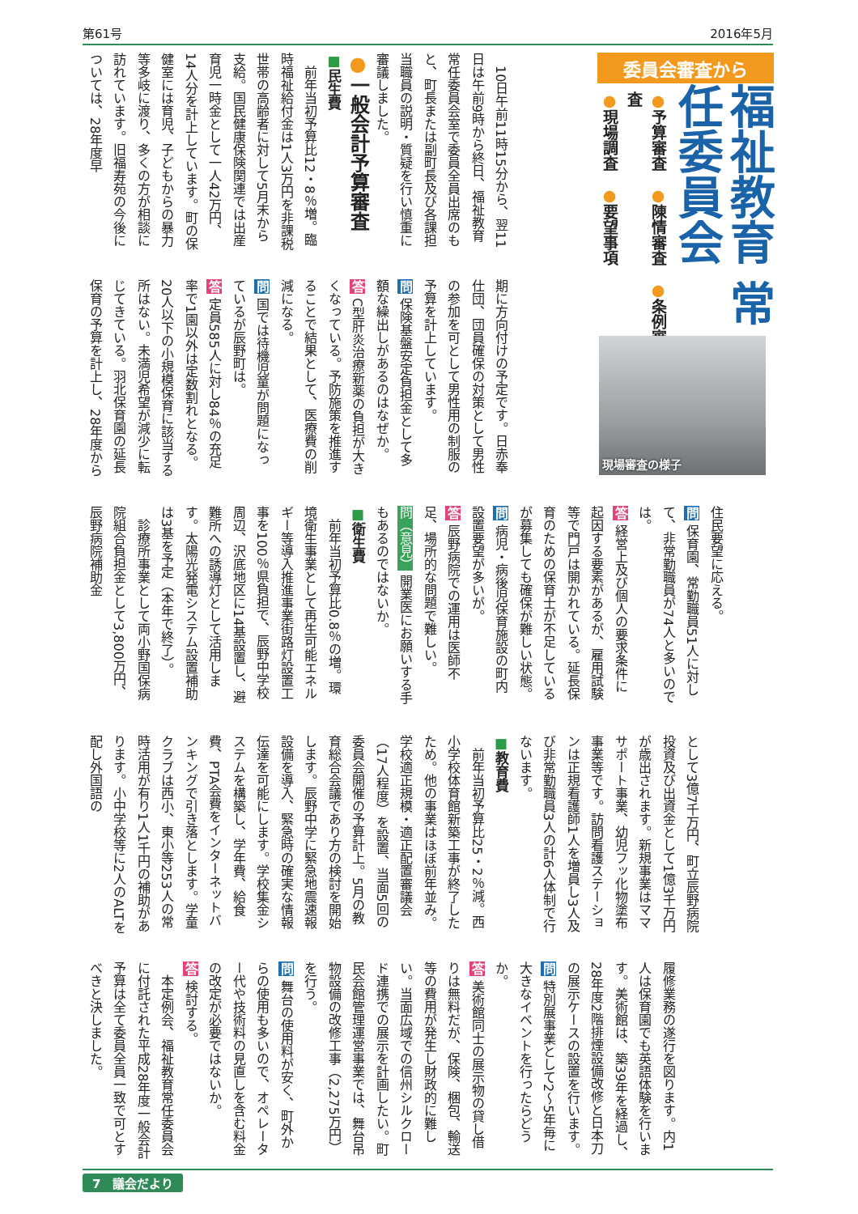第61号 2016年5月
委員会審査から
福祉教育 常任委員会
●予算審査　●陳情審査　●条例審査
●現場調査　●要望事項
現場審査の様子
10日午前11時15分から、翌11日は午前9時から終日、福祉教育常任委員会室で委員全員出席のもと、町長または副町長及び各課担当職員の説明・質疑を行い慎重に審議しました。
●一般会計予算審査
■民生費
前年当初予算比12・8％増。臨時福祉給付金は1人3万円を非課税世帯の高齢者に対して5月末から支給。国民健康保険関連では出産育児一時金として一人42万円、14人分を計上しています。町の保健室には育児、子どもからの暴力等多岐に渡り、多くの方が相談に訪れています。旧福寿苑の今後については、28年度早
期に方向付けの予定です。日赤奉仕団、団員確保の対策として男性の参加を可として男性用の制服の予算を計上しています。
問 保険基盤安定負担金として多額な繰出しがあるのはなぜか。
答 C型肝炎治療新薬の負担が大きくなっている。予防施策を推進することで結果として、医療費の削減になる。
問 国では待機児童が問題になっているが辰野町は。
答 定員585人に対し84％の充足率で1園以外は定数割れとなる。20人以下の小規模保育に該当する所はない。未満児希望が減少に転じてきている。羽北保育園の延長保育の予算を計上し、28年度から
住民要望に応える。
問 保育園、常勤職員51人に対して、非常勤職員が74人と多いのでは。
答 経営上及び個人の要求条件に起因する要素があるが、雇用試験等で門戸は開かれている。延長保育のための保育士が不足しているが募集しても確保が難しい状態。
問 病児・病後児保育施設の町内設置要望が多いが。
答 辰野病院での運用は医師不足、場所的な問題で難しい。
問（意見） 開業医にお願いする手もあるのではないか。
■衛生費
前年当初予算比0.8％の増。環境衛生事業として再生可能エネルギー等導入推進事業街路灯設置工事を100％県負担で、辰野中学校周辺、沢底地区に14基設置し、避難所への誘導灯として活用します。太陽光発電システム設置補助は3基を予定（本年で終了）。
診療所事業として両小野国保病院組合負担金として3,800万円、辰野病院補助金
として3億7千万円、町立辰野病院投資及び出資金として1億3千万円が歳出されます。新規事業はママサポート事業、幼児フッ化物塗布事業等です。訪問看護ステーションは正規看護師1人を増員し3人及び非常勤職員3人の計6人体制で行ないます。
■教育費
前年当初予算比25・2％減。西小学校体育館新築工事が終了したため。他の事業はほぼ前年並み。学校適正規模・適正配置審議会（17人程度）を設置、当面5回の委員会開催の予算計上。5月の教育総合会議であり方の検討を開始します。辰野中学に緊急地震速報設備を導入、緊急時の確実な情報伝達を可能にします。学校集金システムを構築し、学年費、給食費、PTA会費をインターネットバンキングで引き落とします。学童クラブは西小、東小等253人の常時活用が有り1人1千円の補助があります。小中学校等に2人のALTを配し外国語の
履修業務の遂行を図ります。内1人は保育園でも英語体験を行います。美術館は、築39年を経過し、28年度2階排煙設備改修と日本刀の展示ケースの設置を行います。
問 特別展事業として2〜5年毎に大きなイベントを行ったらどうか。
答 美術館同士の展示物の貸し借りは無料だが、保険、梱包、輸送等の費用が発生し財政的に難しい。当面広域での信州シルクロード連携での展示を計画したい。町民会館管理運営事業では、舞台吊物設備の改修工事（2,275万円）を行う。
問 舞台の使用料が安く、町外からの使用も多いので、オペレーター代や技術料の見直しを含む料金の改定が必要ではないか。
答 検討する。
本定例会、福祉教育常任委員会に付託された平成28年度一般会計予算は全て委員全員一致で可とすべきと決しました。
7　議会だより